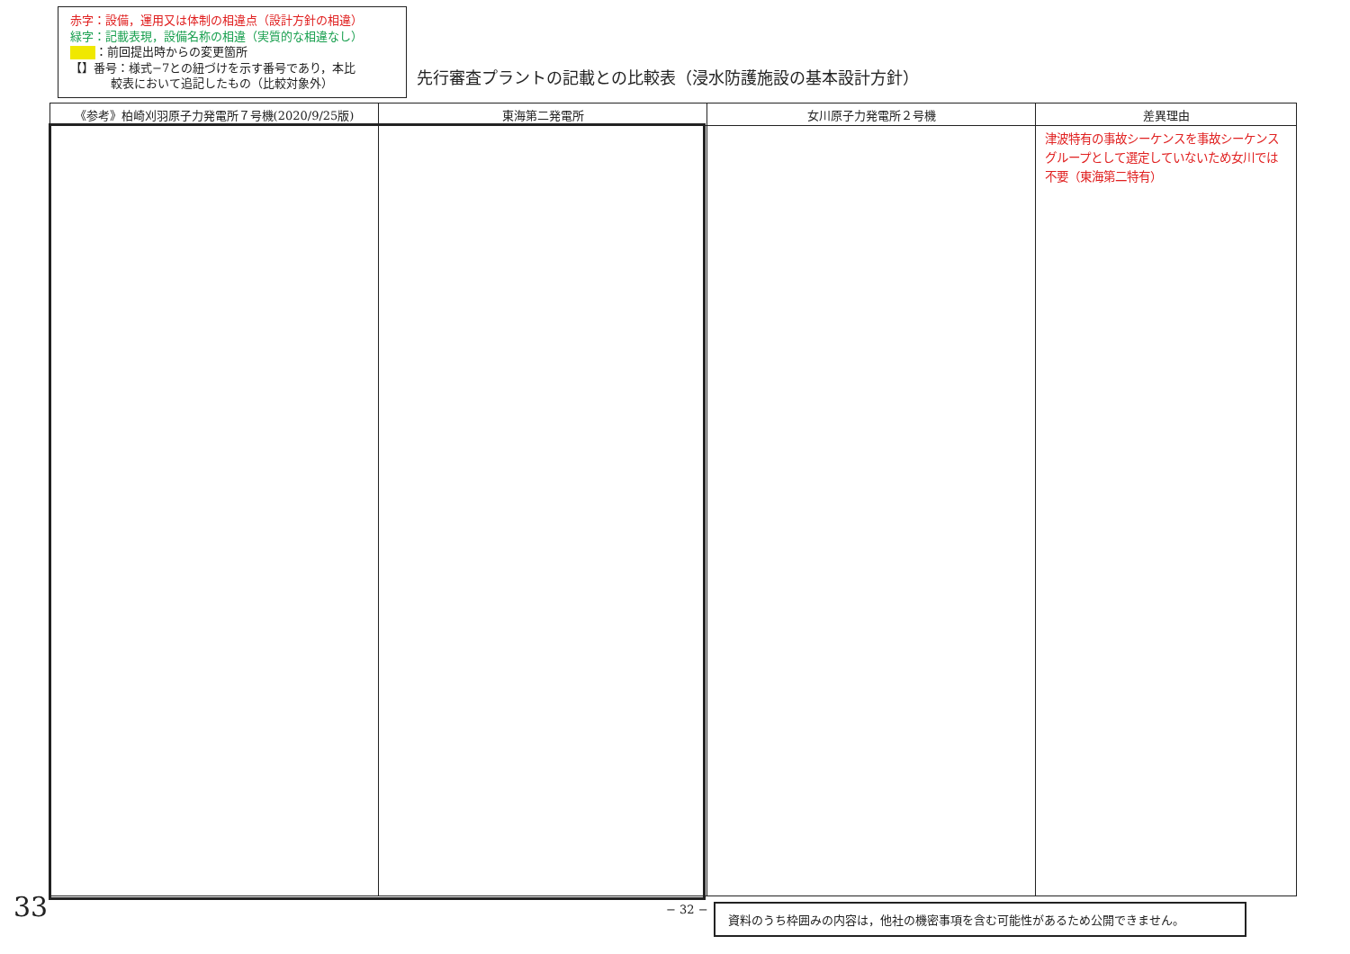赤字：設備，運用又は体制の相違点（設計方針の相違）
緑字：記載表現，設備名称の相違（実質的な相違なし）
：前回提出時からの変更箇所
【】番号：様式−7との紐づけを示す番号であり，本比
較表において追記したもの（比較対象外）
先行審査プラントの記載との比較表（浸水防護施設の基本設計方針）
| 《参考》柏崎刈羽原子力発電所７号機(2020/9/25版) | 東海第二発電所 | 女川原子力発電所２号機 | 差異理由 |
| --- | --- | --- | --- |
| | | | 津波特有の事故シーケンスを事故シーケンスグループとして選定していないため女川では不要（東海第二特有） |
− 32 − 資料のうち枠囲みの内容は，他社の機密事項を含む可能性があるため公開できません。
33